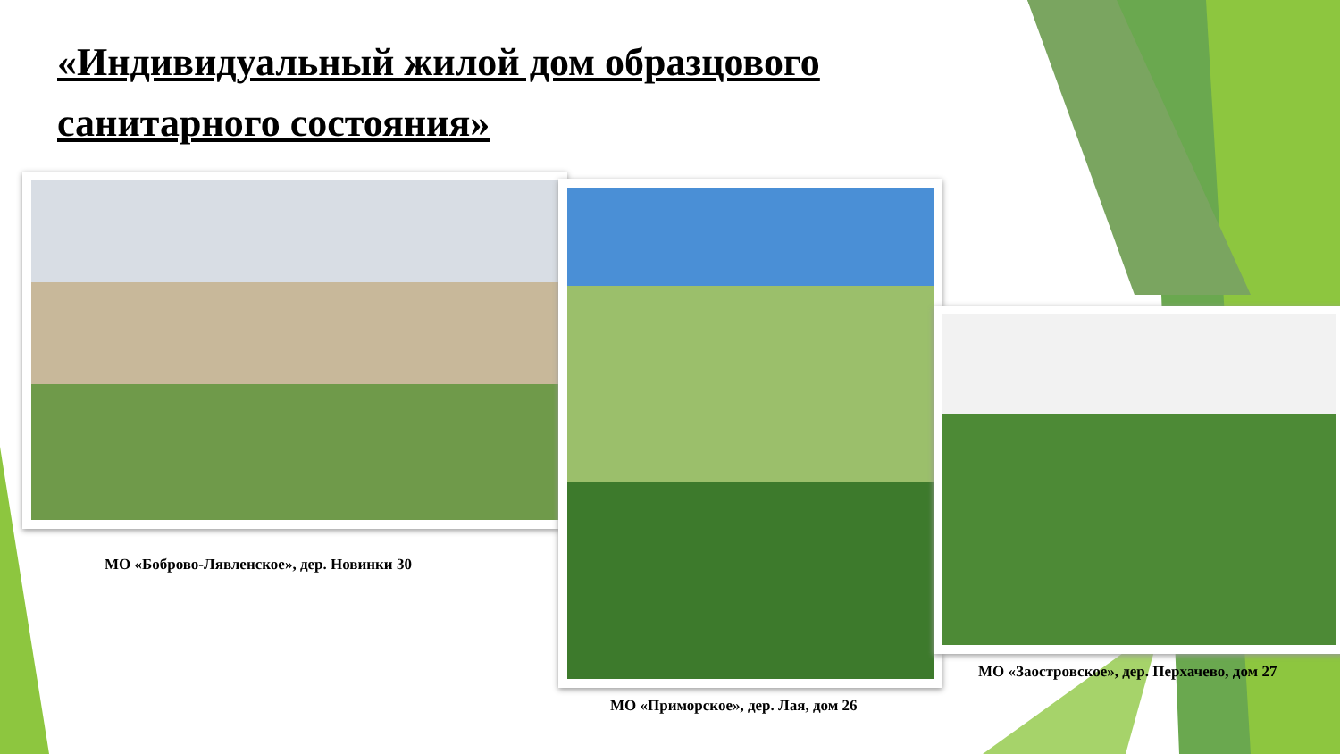«Индивидуальный жилой дом образцового санитарного состояния»
МО «Боброво-Лявленское», дер. Новинки 30
МО «Приморское», дер. Лая, дом 26
МО «Заостровское», дер. Перхачево, дом 27